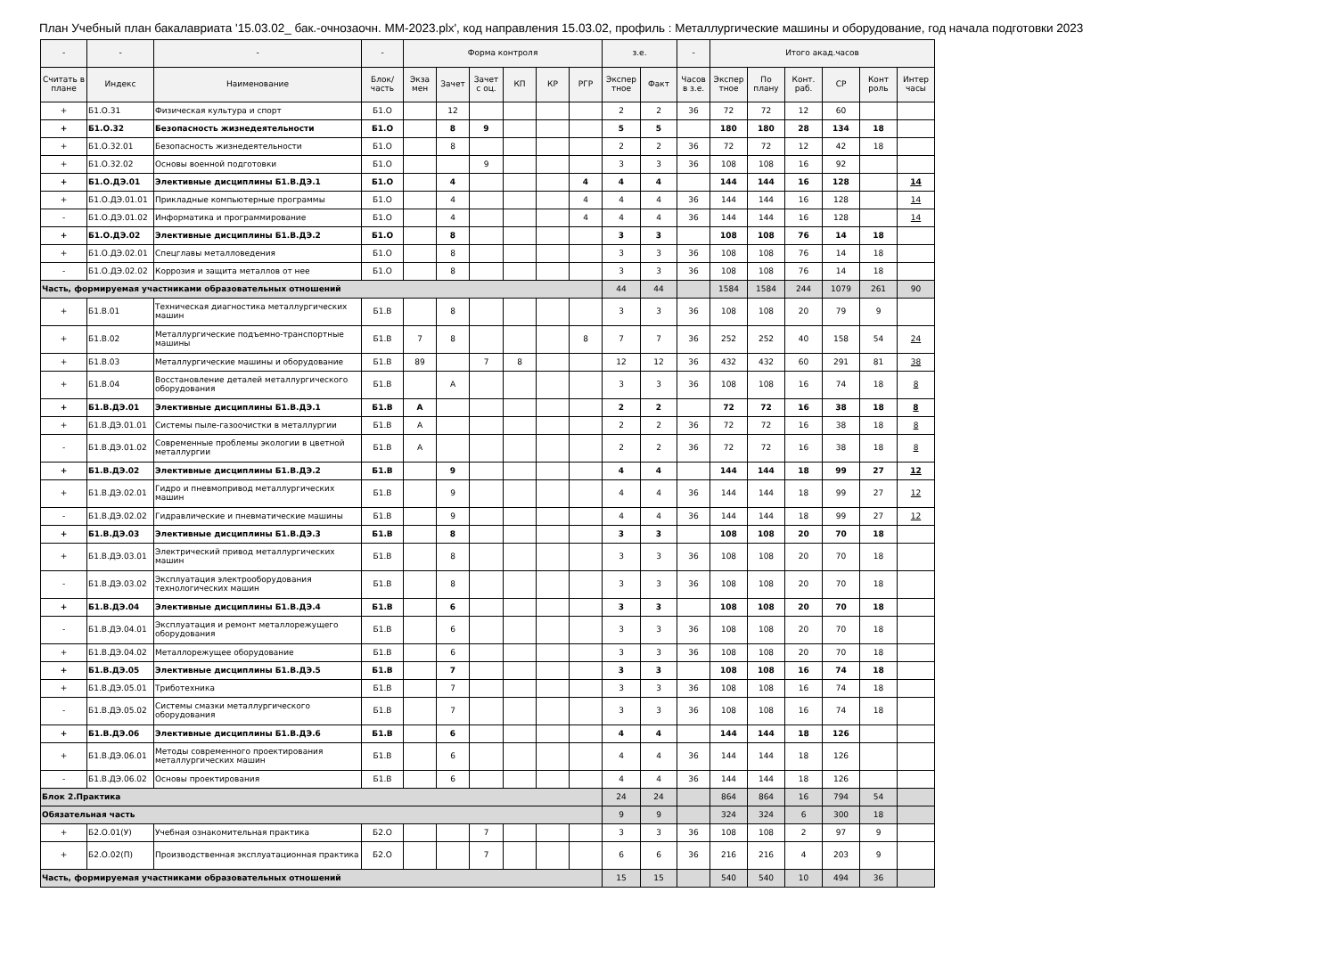План Учебный план бакалавриата '15.03.02_ бак.-очнозаочн. ММ-2023.plx', код направления 15.03.02, профиль : Металлургические машины и оборудование, год начала подготовки 2023
| - | - | - | - | Форма контроля | | | | | | з.е. | | - | Итого акад.часов | | | | | |
| --- | --- | --- | --- | --- | --- | --- | --- | --- | --- | --- | --- | --- | --- | --- | --- | --- | --- | --- |
| Считать в плане | Индекс | Наименование | Блок/ часть | Экза мен | Зачет | Зачет с оц. | КП | КР | РГР | Экспер тное | Факт | Часов в з.е. | Экспер тное | По плану | Конт. раб. | СР | Конт роль | Интер часы |
| + | Б1.О.31 | Физическая культура и спорт | Б1.О | | 12 | | | | | 2 | 2 | 36 | 72 | 72 | 12 | 60 | | |
| + | Б1.О.32 | Безопасность жизнедеятельности | Б1.О | | 8 | 9 | | | | 5 | 5 | | 180 | 180 | 28 | 134 | 18 | |
| + | Б1.О.32.01 | Безопасность жизнедеятельности | Б1.О | | 8 | | | | | 2 | 2 | 36 | 72 | 72 | 12 | 42 | 18 | |
| + | Б1.О.32.02 | Основы военной подготовки | Б1.О | | | 9 | | | | 3 | 3 | 36 | 108 | 108 | 16 | 92 | | |
| + | Б1.О.ДЭ.01 | Элективные дисциплины Б1.В.ДЭ.1 | Б1.О | | 4 | | | | 4 | 4 | 4 | | 144 | 144 | 16 | 128 | | 14 |
| + | Б1.О.ДЭ.01.01 | Прикладные компьютерные программы | Б1.О | | 4 | | | | 4 | 4 | 4 | 36 | 144 | 144 | 16 | 128 | | 14 |
| - | Б1.О.ДЭ.01.02 | Информатика и программирование | Б1.О | | 4 | | | | 4 | 4 | 4 | 36 | 144 | 144 | 16 | 128 | | 14 |
| + | Б1.О.ДЭ.02 | Элективные дисциплины Б1.В.ДЭ.2 | Б1.О | | 8 | | | | | 3 | 3 | | 108 | 108 | 76 | 14 | 18 | |
| + | Б1.О.ДЭ.02.01 | Спецглавы металловедения | Б1.О | | 8 | | | | | 3 | 3 | 36 | 108 | 108 | 76 | 14 | 18 | |
| - | Б1.О.ДЭ.02.02 | Коррозия и защита металлов от нее | Б1.О | | 8 | | | | | 3 | 3 | 36 | 108 | 108 | 76 | 14 | 18 | |
| Часть, формируемая участниками образовательных отношений | | | | | | | | | | 44 | 44 | | 1584 | 1584 | 244 | 1079 | 261 | 90 |
| + | Б1.В.01 | Техническая диагностика металлургических машин | Б1.В | | 8 | | | | | 3 | 3 | 36 | 108 | 108 | 20 | 79 | 9 | |
| + | Б1.В.02 | Металлургические подъемно-транспортные машины | Б1.В | 7 | 8 | | | | 8 | 7 | 7 | 36 | 252 | 252 | 40 | 158 | 54 | 24 |
| + | Б1.В.03 | Металлургические машины и оборудование | Б1.В | 89 | | 7 | 8 | | | 12 | 12 | 36 | 432 | 432 | 60 | 291 | 81 | 38 |
| + | Б1.В.04 | Восстановление деталей металлургического оборудования | Б1.В | | А | | | | | 3 | 3 | 36 | 108 | 108 | 16 | 74 | 18 | 8 |
| + | Б1.В.ДЭ.01 | Элективные дисциплины Б1.В.ДЭ.1 | Б1.В | А | | | | | | 2 | 2 | | 72 | 72 | 16 | 38 | 18 | 8 |
| + | Б1.В.ДЭ.01.01 | Системы пыле-газоочистки в металлургии | Б1.В | А | | | | | | 2 | 2 | 36 | 72 | 72 | 16 | 38 | 18 | 8 |
| - | Б1.В.ДЭ.01.02 | Современные проблемы экологии в цветной металлургии | Б1.В | А | | | | | | 2 | 2 | 36 | 72 | 72 | 16 | 38 | 18 | 8 |
| + | Б1.В.ДЭ.02 | Элективные дисциплины Б1.В.ДЭ.2 | Б1.В | | 9 | | | | | 4 | 4 | | 144 | 144 | 18 | 99 | 27 | 12 |
| + | Б1.В.ДЭ.02.01 | Гидро и пневмопривод металлургических машин | Б1.В | | 9 | | | | | 4 | 4 | 36 | 144 | 144 | 18 | 99 | 27 | 12 |
| - | Б1.В.ДЭ.02.02 | Гидравлические и пневматические машины | Б1.В | | 9 | | | | | 4 | 4 | 36 | 144 | 144 | 18 | 99 | 27 | 12 |
| + | Б1.В.ДЭ.03 | Элективные дисциплины Б1.В.ДЭ.3 | Б1.В | | 8 | | | | | 3 | 3 | | 108 | 108 | 20 | 70 | 18 | |
| + | Б1.В.ДЭ.03.01 | Электрический привод металлургических машин | Б1.В | | 8 | | | | | 3 | 3 | 36 | 108 | 108 | 20 | 70 | 18 | |
| - | Б1.В.ДЭ.03.02 | Эксплуатация электрооборудования технологических машин | Б1.В | | 8 | | | | | 3 | 3 | 36 | 108 | 108 | 20 | 70 | 18 | |
| + | Б1.В.ДЭ.04 | Элективные дисциплины Б1.В.ДЭ.4 | Б1.В | | 6 | | | | | 3 | 3 | | 108 | 108 | 20 | 70 | 18 | |
| - | Б1.В.ДЭ.04.01 | Эксплуатация и ремонт металлорежущего оборудования | Б1.В | | 6 | | | | | 3 | 3 | 36 | 108 | 108 | 20 | 70 | 18 | |
| + | Б1.В.ДЭ.04.02 | Металлорежущее оборудование | Б1.В | | 6 | | | | | 3 | 3 | 36 | 108 | 108 | 20 | 70 | 18 | |
| + | Б1.В.ДЭ.05 | Элективные дисциплины Б1.В.ДЭ.5 | Б1.В | | 7 | | | | | 3 | 3 | | 108 | 108 | 16 | 74 | 18 | |
| + | Б1.В.ДЭ.05.01 | Триботехника | Б1.В | | 7 | | | | | 3 | 3 | 36 | 108 | 108 | 16 | 74 | 18 | |
| - | Б1.В.ДЭ.05.02 | Системы смазки металлургического оборудования | Б1.В | | 7 | | | | | 3 | 3 | 36 | 108 | 108 | 16 | 74 | 18 | |
| + | Б1.В.ДЭ.06 | Элективные дисциплины Б1.В.ДЭ.6 | Б1.В | | 6 | | | | | 4 | 4 | | 144 | 144 | 18 | 126 | | |
| + | Б1.В.ДЭ.06.01 | Методы современного проектирования металлургических машин | Б1.В | | 6 | | | | | 4 | 4 | 36 | 144 | 144 | 18 | 126 | | |
| - | Б1.В.ДЭ.06.02 | Основы проектирования | Б1.В | | 6 | | | | | 4 | 4 | 36 | 144 | 144 | 18 | 126 | | |
| Блок 2.Практика | | | | | | | | | | 24 | 24 | | 864 | 864 | 16 | 794 | 54 | |
| Обязательная часть | | | | | | | | | | 9 | 9 | | 324 | 324 | 6 | 300 | 18 | |
| + | Б2.О.01(У) | Учебная ознакомительная практика | Б2.О | | | 7 | | | | 3 | 3 | 36 | 108 | 108 | 2 | 97 | 9 | |
| + | Б2.О.02(П) | Производственная эксплуатационная практика | Б2.О | | | 7 | | | | 6 | 6 | 36 | 216 | 216 | 4 | 203 | 9 | |
| Часть, формируемая участниками образовательных отношений | | | | | | | | | | 15 | 15 | | 540 | 540 | 10 | 494 | 36 | |